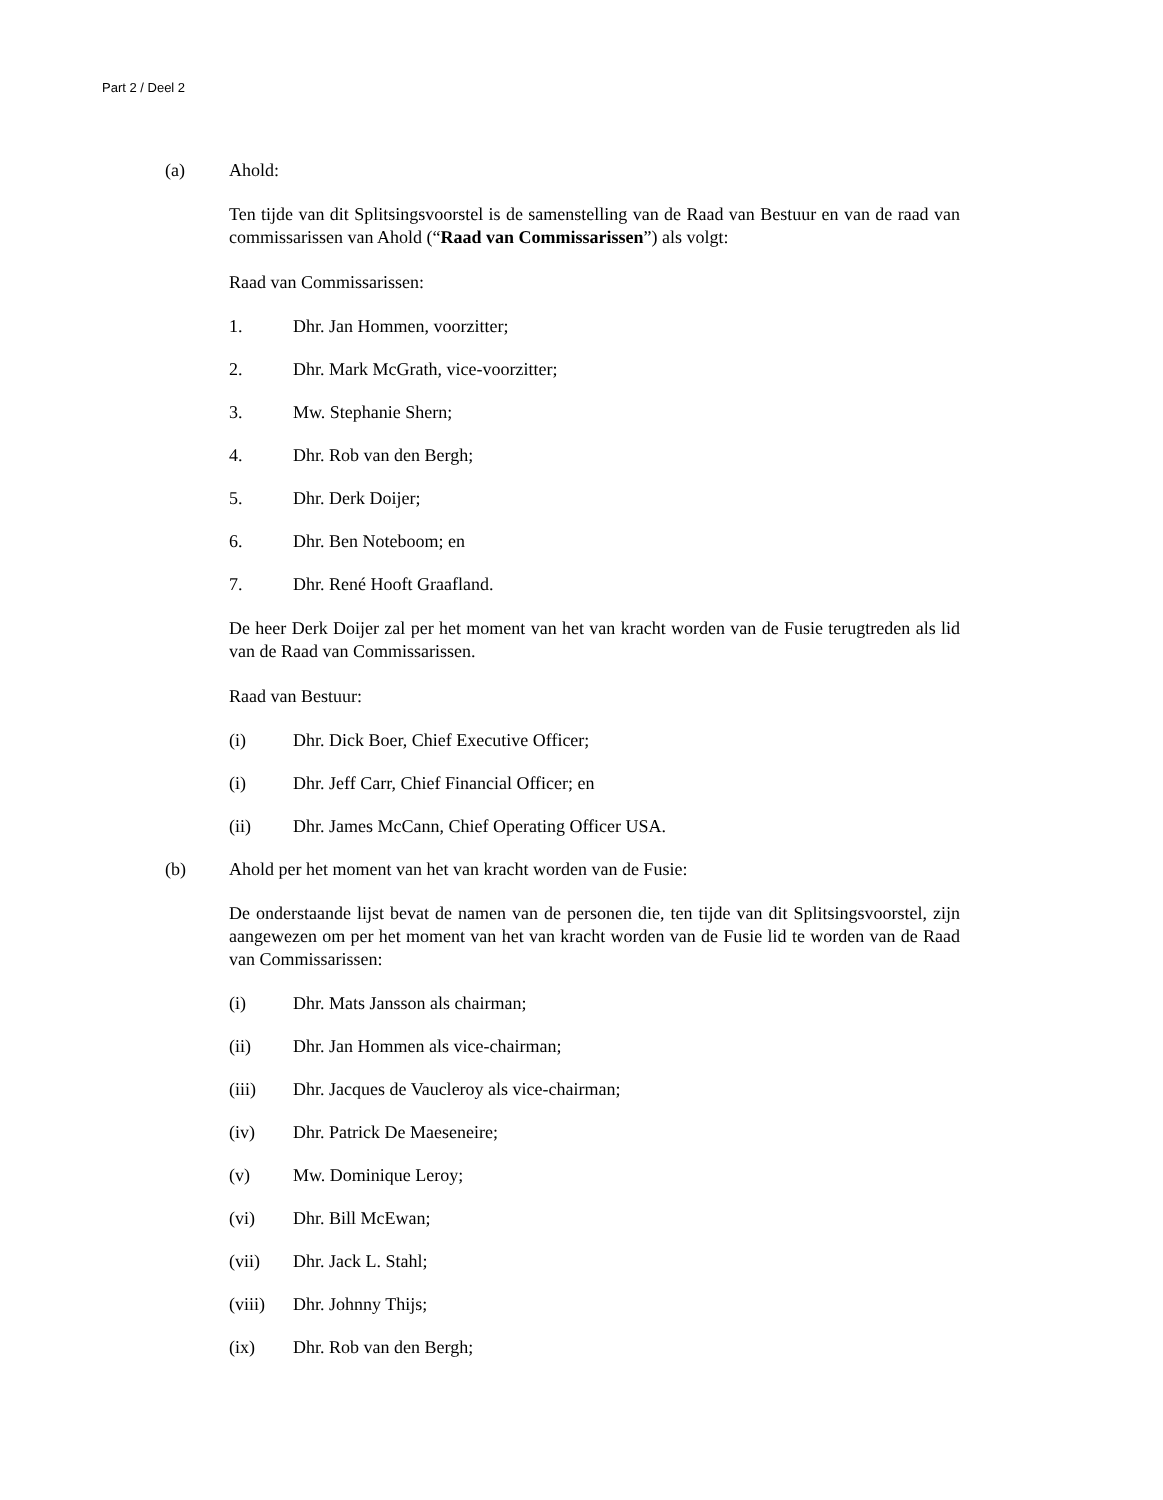Part 2 / Deel 2
(a) Ahold:
Ten tijde van dit Splitsingsvoorstel is de samenstelling van de Raad van Bestuur en van de raad van commissarissen van Ahold (“Raad van Commissarissen”) als volgt:
Raad van Commissarissen:
1. Dhr. Jan Hommen, voorzitter;
2. Dhr. Mark McGrath, vice-voorzitter;
3. Mw. Stephanie Shern;
4. Dhr. Rob van den Bergh;
5. Dhr. Derk Doijer;
6. Dhr. Ben Noteboom; en
7. Dhr. René Hooft Graafland.
De heer Derk Doijer zal per het moment van het van kracht worden van de Fusie terugtreden als lid van de Raad van Commissarissen.
Raad van Bestuur:
(i) Dhr. Dick Boer, Chief Executive Officer;
(i) Dhr. Jeff Carr, Chief Financial Officer; en
(ii) Dhr. James McCann, Chief Operating Officer USA.
(b) Ahold per het moment van het van kracht worden van de Fusie:
De onderstaande lijst bevat de namen van de personen die, ten tijde van dit Splitsingsvoorstel, zijn aangewezen om per het moment van het van kracht worden van de Fusie lid te worden van de Raad van Commissarissen:
(i) Dhr. Mats Jansson als chairman;
(ii) Dhr. Jan Hommen als vice-chairman;
(iii) Dhr. Jacques de Vaucleroy als vice-chairman;
(iv) Dhr. Patrick De Maeseneire;
(v) Mw. Dominique Leroy;
(vi) Dhr. Bill McEwan;
(vii) Dhr. Jack L. Stahl;
(viii) Dhr. Johnny Thijs;
(ix) Dhr. Rob van den Bergh;